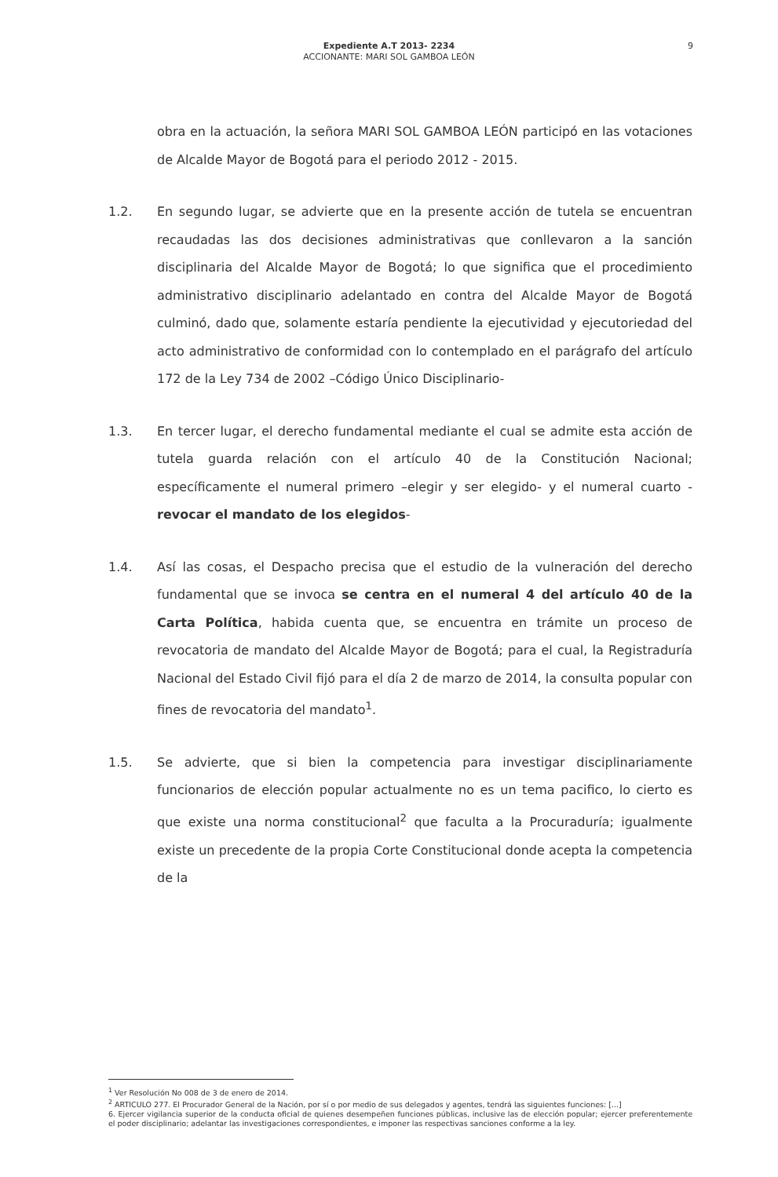Expediente A.T 2013- 2234
ACCIONANTE: MARI SOL GAMBOA LEÓN
9
obra en la actuación, la señora MARI SOL GAMBOA LEÓN participó en las votaciones de Alcalde Mayor de Bogotá para el periodo 2012 - 2015.
1.2. En segundo lugar, se advierte que en la presente acción de tutela se encuentran recaudadas las dos decisiones administrativas que conllevaron a la sanción disciplinaria del Alcalde Mayor de Bogotá; lo que significa que el procedimiento administrativo disciplinario adelantado en contra del Alcalde Mayor de Bogotá culminó, dado que, solamente estaría pendiente la ejecutividad y ejecutoriedad del acto administrativo de conformidad con lo contemplado en el parágrafo del artículo 172 de la Ley 734 de 2002 –Código Único Disciplinario-
1.3. En tercer lugar, el derecho fundamental mediante el cual se admite esta acción de tutela guarda relación con el artículo 40 de la Constitución Nacional; específicamente el numeral primero –elegir y ser elegido- y el numeral cuarto - revocar el mandato de los elegidos-
1.4. Así las cosas, el Despacho precisa que el estudio de la vulneración del derecho fundamental que se invoca se centra en el numeral 4 del artículo 40 de la Carta Política, habida cuenta que, se encuentra en trámite un proceso de revocatoria de mandato del Alcalde Mayor de Bogotá; para el cual, la Registraduría Nacional del Estado Civil fijó para el día 2 de marzo de 2014, la consulta popular con fines de revocatoria del mandato<sup>1</sup>.
1.5. Se advierte, que si bien la competencia para investigar disciplinariamente funcionarios de elección popular actualmente no es un tema pacifico, lo cierto es que existe una norma constitucional<sup>2</sup> que faculta a la Procuraduría; igualmente existe un precedente de la propia Corte Constitucional donde acepta la competencia de la
<sup>1</sup> Ver Resolución No 008 de 3 de enero de 2014.
<sup>2</sup> ARTICULO 277. El Procurador General de la Nación, por sí o por medio de sus delegados y agentes, tendrá las siguientes funciones: [...]
6. Ejercer vigilancia superior de la conducta oficial de quienes desempeñen funciones públicas, inclusive las de elección popular; ejercer preferentemente el poder disciplinario; adelantar las investigaciones correspondientes, e imponer las respectivas sanciones conforme a la ley.